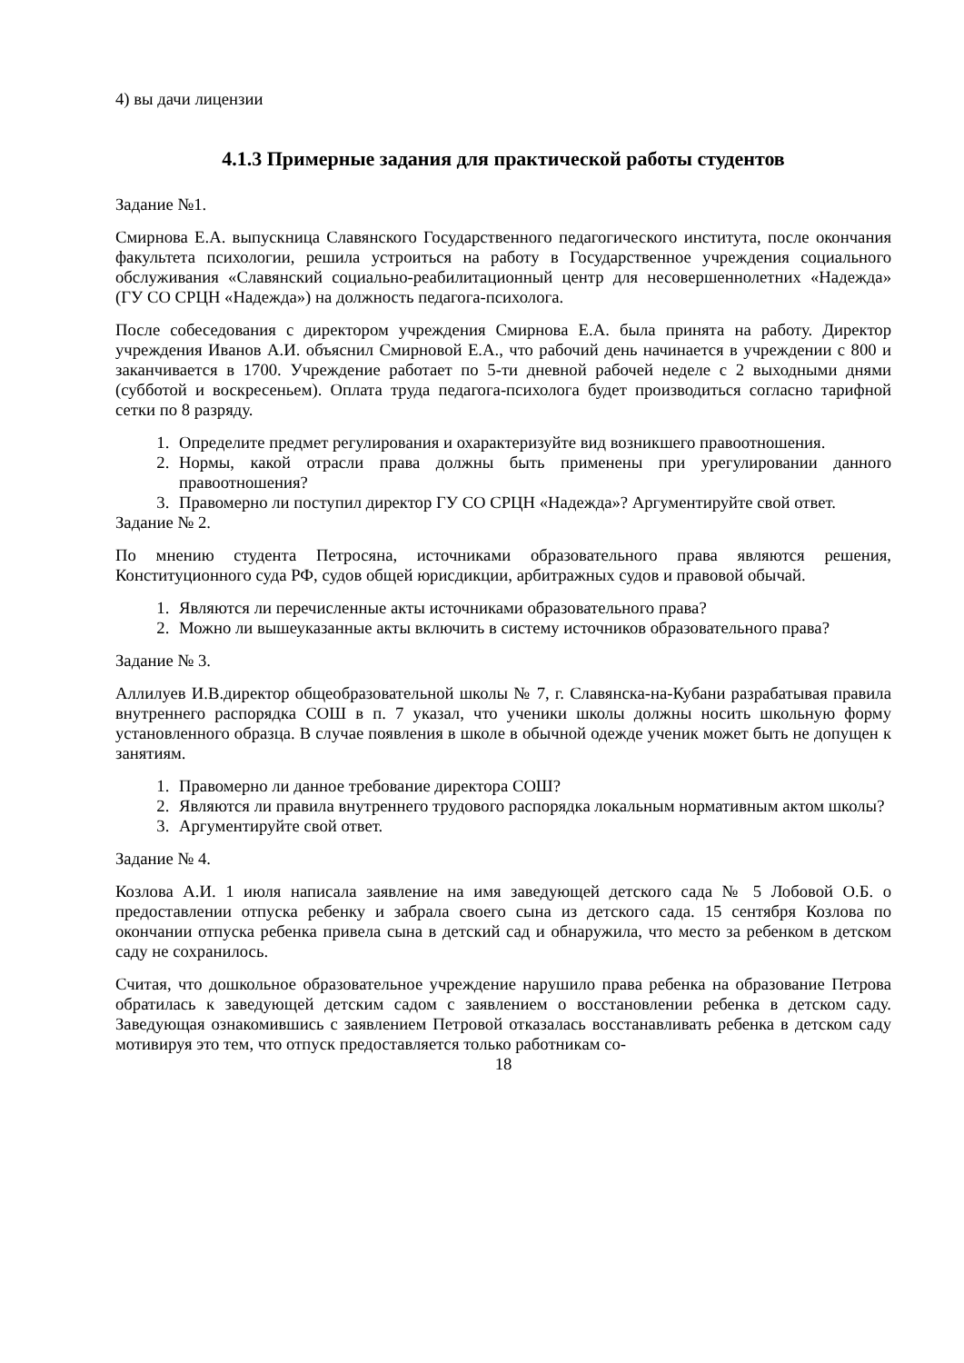4) вы дачи лицензии
4.1.3 Примерные задания для практической работы студентов
Задание №1.
Смирнова Е.А. выпускница Славянского Государственного педагогического института, после окончания факультета психологии, решила устроиться на работу в Государственное учреждения социального обслуживания «Славянский социально-реабилитационный центр для несовершеннолетних «Надежда» (ГУ СО СРЦН «Надежда») на должность педагога-психолога.
После собеседования с директором учреждения Смирнова Е.А. была принята на работу. Директор учреждения Иванов А.И. объяснил Смирновой Е.А., что рабочий день начинается в учреждении с 800 и заканчивается в 1700. Учреждение работает по 5-ти дневной рабочей неделе с 2 выходными днями (субботой и воскресеньем). Оплата труда педагога-психолога будет производиться согласно тарифной сетки по 8 разряду.
1. Определите предмет регулирования и охарактеризуйте вид возникшего правоотношения.
2. Нормы, какой отрасли права должны быть применены при урегулировании данного правоотношения?
3. Правомерно ли поступил директор ГУ СО СРЦН «Надежда»? Аргументируйте свой ответ.
Задание № 2.
По мнению студента Петросяна, источниками образовательного права являются решения, Конституционного суда РФ, судов общей юрисдикции, арбитражных судов и правовой обычай.
1. Являются ли перечисленные акты источниками образовательного права?
2. Можно ли вышеуказанные акты включить в систему источников образовательного права?
Задание № 3.
Аллилуев И.В.директор общеобразовательной школы № 7, г. Славянска-на-Кубани разрабатывая правила внутреннего распорядка СОШ в п. 7 указал, что ученики школы должны носить школьную форму установленного образца. В случае появления в школе в обычной одежде ученик может быть не допущен к занятиям.
1. Правомерно ли данное требование директора СОШ?
2. Являются ли правила внутреннего трудового распорядка локальным нормативным актом школы?
3. Аргументируйте свой ответ.
Задание № 4.
Козлова А.И. 1 июля написала заявление на имя заведующей детского сада № 5 Лобовой О.Б. о предоставлении отпуска ребенку и забрала своего сына из детского сада. 15 сентября Козлова по окончании отпуска ребенка привела сына в детский сад и обнаружила, что место за ребенком в детском саду не сохранилось.
Считая, что дошкольное образовательное учреждение нарушило права ребенка на образование Петрова обратилась к заведующей детским садом с заявлением о восстановлении ребенка в детском саду. Заведующая ознакомившись с заявлением Петровой отказалась восстанавливать ребенка в детском саду мотивируя это тем, что отпуск предоставляется только работникам со-
18